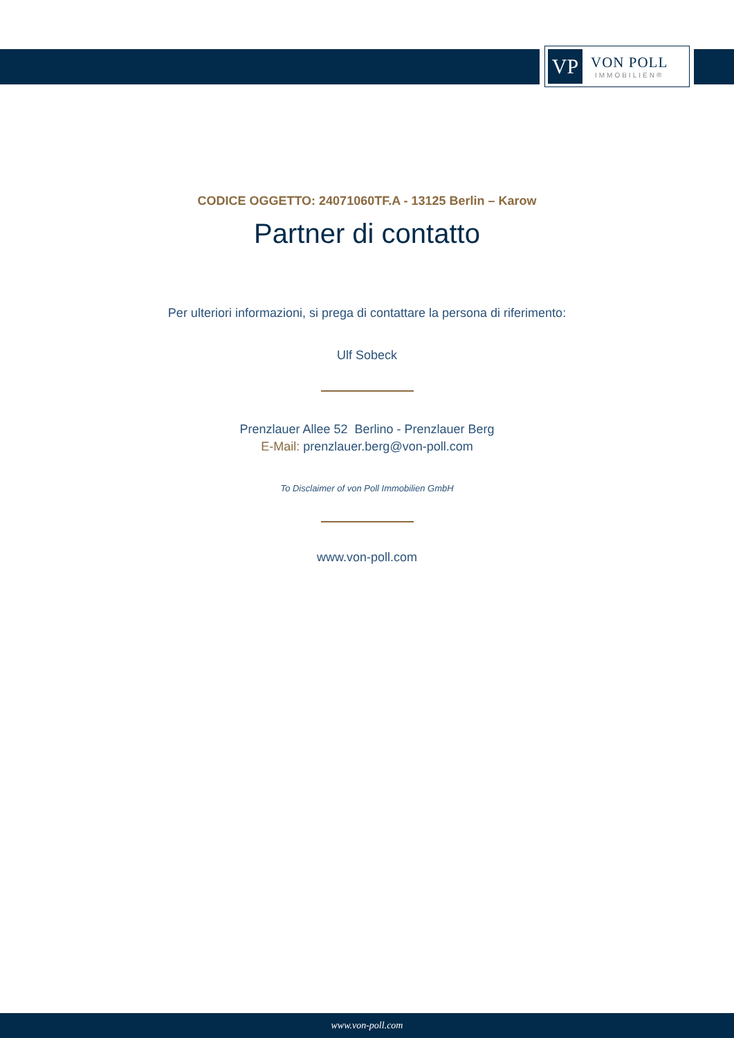VP
VON POLL
IMMOBILIEN®
CODICE OGGETTO: 24071060TF.A - 13125 Berlin – Karow
Partner di contatto
Per ulteriori informazioni, si prega di contattare la persona di riferimento:
Ulf Sobeck
Prenzlauer Allee 52 Berlino - Prenzlauer Berg
E-Mail: prenzlauer.berg@von-poll.com
To Disclaimer of von Poll Immobilien GmbH
www.von-poll.com
www.von-poll.com